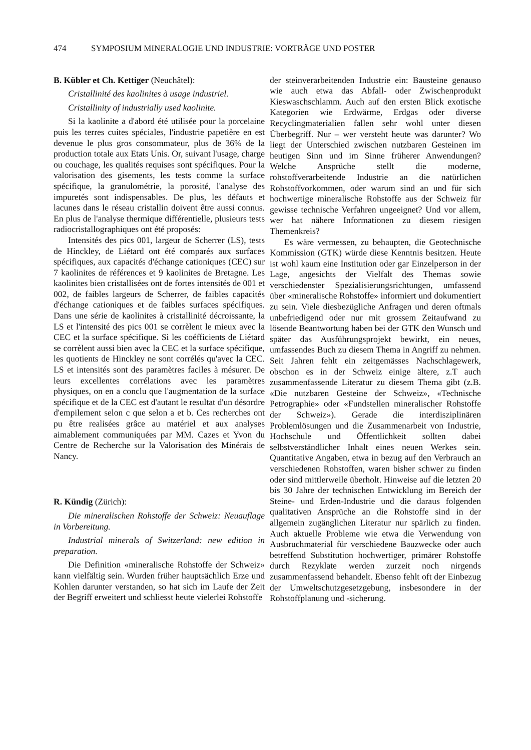474 SYMPOSIUM MINERALOGIE UND INDUSTRIE: VORTRÄGE UND POSTER
B. Kübler et Ch. Kettiger (Neuchâtel):
Cristallinité des kaolinites à usage industriel.
Cristallinity of industrially used kaolinite.
Si la kaolinite a d'abord été utilisée pour la porcelaine puis les terres cuites spéciales, l'industrie papetière en est devenue le plus gros consommateur, plus de 36% de la production totale aux Etats Unis. Or, suivant l'usage, charge ou couchage, les qualités requises sont spécifiques. Pour la valorisation des gisements, les tests comme la surface spécifique, la granulométrie, la porosité, l'analyse des impuretés sont indispensables. De plus, les défauts et lacunes dans le réseau cristallin doivent être aussi connus. En plus de l'analyse thermique différentielle, plusieurs tests radiocristallographiques ont été proposés:
Intensités des pics 001, largeur de Scherrer (LS), tests de Hinckley, de Liétard ont été comparés aux surfaces spécifiques, aux capacités d'échange cationiques (CEC) sur 7 kaolinites de références et 9 kaolinites de Bretagne. Les kaolinites bien cristallisées ont de fortes intensités de 001 et 002, de faibles largeurs de Scherrer, de faibles capacités d'échange cationiques et de faibles surfaces spécifiques. Dans une série de kaolinites à cristallinité décroissante, la LS et l'intensité des pics 001 se corrèlent le mieux avec la CEC et la surface spécifique. Si les coéfficients de Liétard se corrèlent aussi bien avec la CEC et la surface spécifique, les quotients de Hinckley ne sont corrélés qu'avec la CEC. LS et intensités sont des paramètres faciles à mésurer. De leurs excellentes corrélations avec les paramètres physiques, on en a conclu que l'augmentation de la surface spécifique et de la CEC est d'autant le resultat d'un désordre d'empilement selon c que selon a et b. Ces recherches ont pu être realisées grâce au matériel et aux analyses aimablement communiquées par MM. Cazes et Yvon du Centre de Recherche sur la Valorisation des Minérais de Nancy.
R. Kündig (Zürich):
Die mineralischen Rohstoffe der Schweiz: Neuauflage in Vorbereitung.
Industrial minerals of Switzerland: new edition in preparation.
Die Definition «mineralische Rohstoffe der Schweiz» kann vielfältig sein. Wurden früher hauptsächlich Erze und Kohlen darunter verstanden, so hat sich im Laufe der Zeit der Begriff erweitert und schliesst heute vielerlei Rohstoffe
der steinverarbeitenden Industrie ein: Bausteine genauso wie auch etwa das Abfall- oder Zwischenprodukt Kieswaschschlamm. Auch auf den ersten Blick exotische Kategorien wie Erdwärme, Erdgas oder diverse Recyclingmaterialien fallen sehr wohl unter diesen Überbegriff. Nur – wer versteht heute was darunter? Wo liegt der Unterschied zwischen nutzbaren Gesteinen im heutigen Sinn und im Sinne früherer Anwendungen? Welche Ansprüche stellt die moderne, rohstoffverarbeitende Industrie an die natürlichen Rohstoffvorkommen, oder warum sind an und für sich hochwertige mineralische Rohstoffe aus der Schweiz für gewisse technische Verfahren ungeeignet? Und vor allem, wer hat nähere Informationen zu diesem riesigen Themenkreis?
Es wäre vermessen, zu behaupten, die Geotechnische Kommission (GTK) würde diese Kenntnis besitzen. Heute ist wohl kaum eine Institution oder gar Einzelperson in der Lage, angesichts der Vielfalt des Themas sowie verschiedenster Spezialisierungsrichtungen, umfassend über «mineralische Rohstoffe» informiert und dokumentiert zu sein. Viele diesbezügliche Anfragen und deren oftmals unbefriedigend oder nur mit grossem Zeitaufwand zu lösende Beantwortung haben bei der GTK den Wunsch und später das Ausführungsprojekt bewirkt, ein neues, umfassendes Buch zu diesem Thema in Angriff zu nehmen. Seit Jahren fehlt ein zeitgemässes Nachschlagewerk, obschon es in der Schweiz einige ältere, z.T auch zusammenfassende Literatur zu diesem Thema gibt (z.B. «Die nutzbaren Gesteine der Schweiz», «Technische Petrographie» oder «Fundstellen mineralischer Rohstoffe der Schweiz»). Gerade die interdisziplinären Problemlösungen und die Zusammenarbeit von Industrie, Hochschule und Öffentlichkeit sollten dabei selbstverständlicher Inhalt eines neuen Werkes sein. Quantitative Angaben, etwa in bezug auf den Verbrauch an verschiedenen Rohstoffen, waren bisher schwer zu finden oder sind mittlerweile überholt. Hinweise auf die letzten 20 bis 30 Jahre der technischen Entwicklung im Bereich der Steine- und Erden-Industrie und die daraus folgenden qualitativen Ansprüche an die Rohstoffe sind in der allgemein zugänglichen Literatur nur spärlich zu finden. Auch aktuelle Probleme wie etwa die Verwendung von Ausbruchmaterial für verschiedene Bauzwecke oder auch betreffend Substitution hochwertiger, primärer Rohstoffe durch Rezyklate werden zurzeit noch nirgends zusammenfassend behandelt. Ebenso fehlt oft der Einbezug der Umweltschutzgesetzgebung, insbesondere in der Rohstoffplanung und -sicherung.